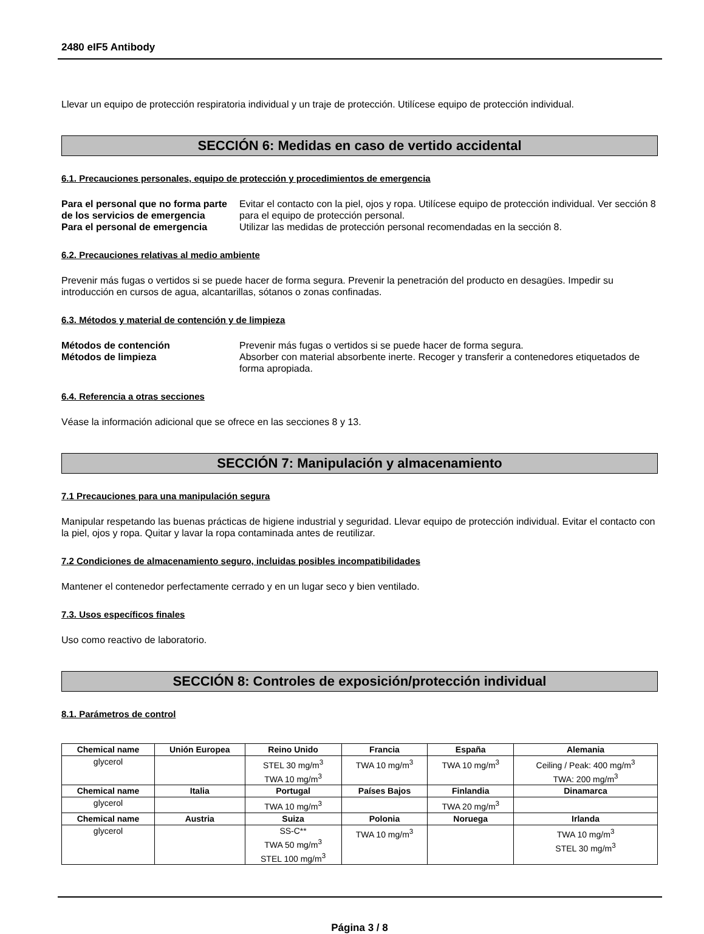2480 eIF5 Antibody
Llevar un equipo de protección respiratoria individual y un traje de protección. Utilícese equipo de protección individual.
SECCIÓN 6: Medidas en caso de vertido accidental
6.1. Precauciones personales, equipo de protección y procedimientos de emergencia
Para el personal que no forma parte de los servicios de emergencia Evitar el contacto con la piel, ojos y ropa. Utilícese equipo de protección individual. Ver sección 8 para el equipo de protección personal. Para el personal de emergencia Utilizar las medidas de protección personal recomendadas en la sección 8.
6.2. Precauciones relativas al medio ambiente
Prevenir más fugas o vertidos si se puede hacer de forma segura. Prevenir la penetración del producto en desagües. Impedir su introducción en cursos de agua, alcantarillas, sótanos o zonas confinadas.
6.3. Métodos y material de contención y de limpieza
Métodos de contención Prevenir más fugas o vertidos si se puede hacer de forma segura. Métodos de limpieza Absorber con material absorbente inerte. Recoger y transferir a contenedores etiquetados de forma apropiada.
6.4. Referencia a otras secciones
Véase la información adicional que se ofrece en las secciones 8 y 13.
SECCIÓN 7: Manipulación y almacenamiento
7.1 Precauciones para una manipulación segura
Manipular respetando las buenas prácticas de higiene industrial y seguridad. Llevar equipo de protección individual. Evitar el contacto con la piel, ojos y ropa. Quitar y lavar la ropa contaminada antes de reutilizar.
7.2 Condiciones de almacenamiento seguro, incluidas posibles incompatibilidades
Mantener el contenedor perfectamente cerrado y en un lugar seco y bien ventilado.
7.3. Usos específicos finales
Uso como reactivo de laboratorio.
SECCIÓN 8: Controles de exposición/protección individual
8.1. Parámetros de control
| Chemical name | Unión Europea | Reino Unido | Francia | España | Alemania |
| --- | --- | --- | --- | --- | --- |
| glycerol | | STEL 30 mg/m<sup>3</sup> TWA 10 mg/m<sup>3</sup> | TWA 10 mg/m<sup>3</sup> | TWA 10 mg/m<sup>3</sup> | Ceiling / Peak: 400 mg/m<sup>3</sup> TWA: 200 mg/m<sup>3</sup> |
| Chemical name | Italia | Portugal | Países Bajos | Finlandia | Dinamarca |
| glycerol | | TWA 10 mg/m<sup>3</sup> | | TWA 20 mg/m<sup>3</sup> | |
| Chemical name | Austria | Suiza | Polonia | Noruega | Irlanda |
| glycerol | | SS-C** TWA 50 mg/m<sup>3</sup> STEL 100 mg/m<sup>3</sup> | TWA 10 mg/m<sup>3</sup> | | TWA 10 mg/m<sup>3</sup> STEL 30 mg/m<sup>3</sup> |
Página 3 / 8